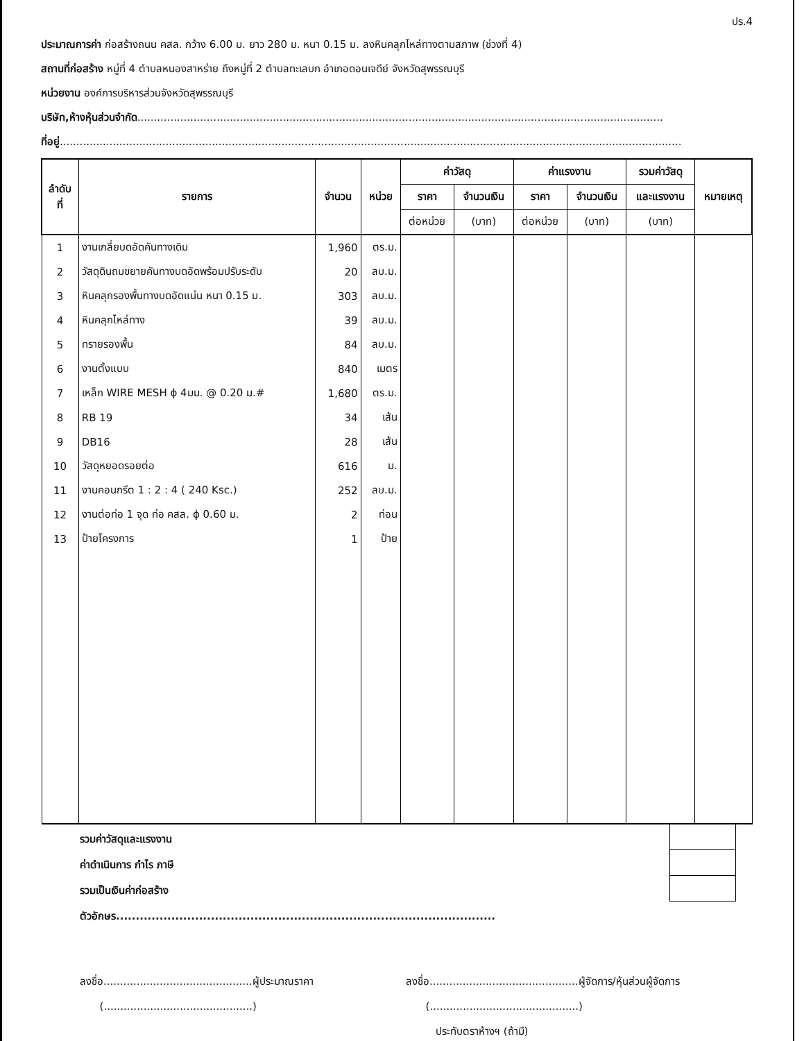ปร.4
ประมาณการค่า ก่อสร้างถนน คสล. กว้าง 6.00 ม. ยาว 280 ม. หนา 0.15 ม. ลงหินคลุกไหล่ทางตามสภาพ (ช่วงที่ 4)
สถานที่ก่อสร้าง หมู่ที่ 4 ตำบลหนองสาหร่าย ถึงหมู่ที่ 2 ตำบลทะเลบก อำเภอดอนเจดีย์ จังหวัดสุพรรณบุรี
หน่วยงาน องค์การบริหารส่วนจังหวัดสุพรรณบุรี
บริษัท,ห้างหุ้นส่วนจำกัด...............................................................................................................................................................
ที่อยู่............................................................................................................................................................................................
| ลำดับ ที่ | รายการ | จำนวน | หน่วย | ค่าวัสดุ | | ค่าแรงงาน | | รวมค่าวัสดุ | หมายเหตุ |
| --- | --- | --- | --- | --- | --- | --- | --- | --- | --- |
| | | | | ราคา | จำนวนเงิน | ราคา | จำนวนเงิน | และแรงงาน | |
| | | | | ต่อหน่วย | (บาท) | ต่อหน่วย | (บาท) | (บาท) | |
| 1 | งานเกลี่ยบดอัดคันทางเดิม | 1,960 | ตร.ม. | | | | | | |
| 2 | วัสดุดินถมขยายคันทางบดอัดพร้อมปรับระดับ | 20 | ลบ.ม. | | | | | | |
| 3 | หินคลุกรองพื้นทางบดอัดแน่น หนา 0.15 ม. | 303 | ลบ.ม. | | | | | | |
| 4 | หินคลุกไหล่ทาง | 39 | ลบ.ม. | | | | | | |
| 5 | ทรายรองพื้น | 84 | ลบ.ม. | | | | | | |
| 6 | งานตั้งแบบ | 840 | เมตร | | | | | | |
| 7 | เหล็ก WIRE MESH ϕ 4มม. @ 0.20 ม.# | 1,680 | ตร.ม. | | | | | | |
| 8 | RB 19 | 34 | เส้น | | | | | | |
| 9 | DB16 | 28 | เส้น | | | | | | |
| 10 | วัสดุหยอดรอยต่อ | 616 | ม. | | | | | | |
| 11 | งานคอนกรีต 1 : 2 : 4 ( 240 Ksc.) | 252 | ลบ.ม. | | | | | | |
| 12 | งานต่อท่อ 1 จุด ท่อ คสล. ϕ 0.60 ม. | 2 | ท่อน | | | | | | |
| 13 | ป้ายโครงการ | 1 | ป้าย | | | | | | |
รวมค่าวัสดุและแรงงาน
ค่าดำเนินการ กำไร ภาษี
รวมเป็นเงินค่าก่อสร้าง
ตัวอักษร................................................................................................
ลงชื่อ.............................................ผู้ประมาณราคา
(.............................................)
ลงชื่อ.............................................ผู้จัดการ/หุ้นส่วนผู้จัดการ
(.............................................)
ประทับตราห้างฯ (ถ้ามี)